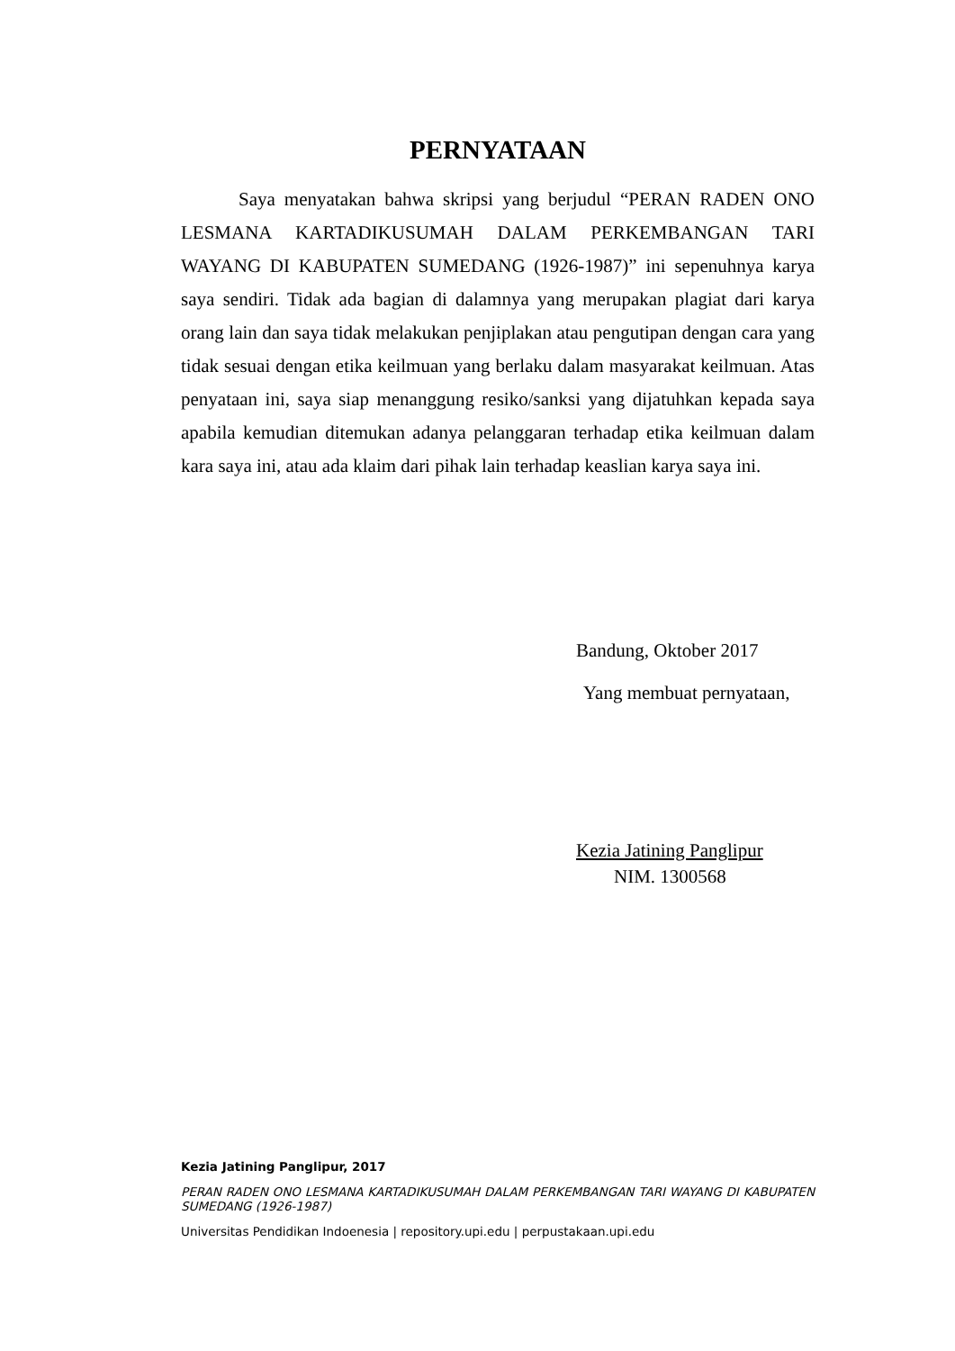PERNYATAAN
Saya menyatakan bahwa skripsi yang berjudul “PERAN RADEN ONO LESMANA KARTADIKUSUMAH DALAM PERKEMBANGAN TARI WAYANG DI KABUPATEN SUMEDANG (1926-1987)” ini sepenuhnya karya saya sendiri. Tidak ada bagian di dalamnya yang merupakan plagiat dari karya orang lain dan saya tidak melakukan penjiplakan atau pengutipan dengan cara yang tidak sesuai dengan etika keilmuan yang berlaku dalam masyarakat keilmuan. Atas penyataan ini, saya siap menanggung resiko/sanksi yang dijatuhkan kepada saya apabila kemudian ditemukan adanya pelanggaran terhadap etika keilmuan dalam kara saya ini, atau ada klaim dari pihak lain terhadap keaslian karya saya ini.
Bandung, Oktober 2017
Yang membuat pernyataan,
Kezia Jatining Panglipur
NIM. 1300568
Kezia Jatining Panglipur, 2017
PERAN RADEN ONO LESMANA KARTADIKUSUMAH DALAM PERKEMBANGAN TARI WAYANG DI KABUPATEN SUMEDANG (1926-1987)
Universitas Pendidikan Indoenesia | repository.upi.edu | perpustakaan.upi.edu